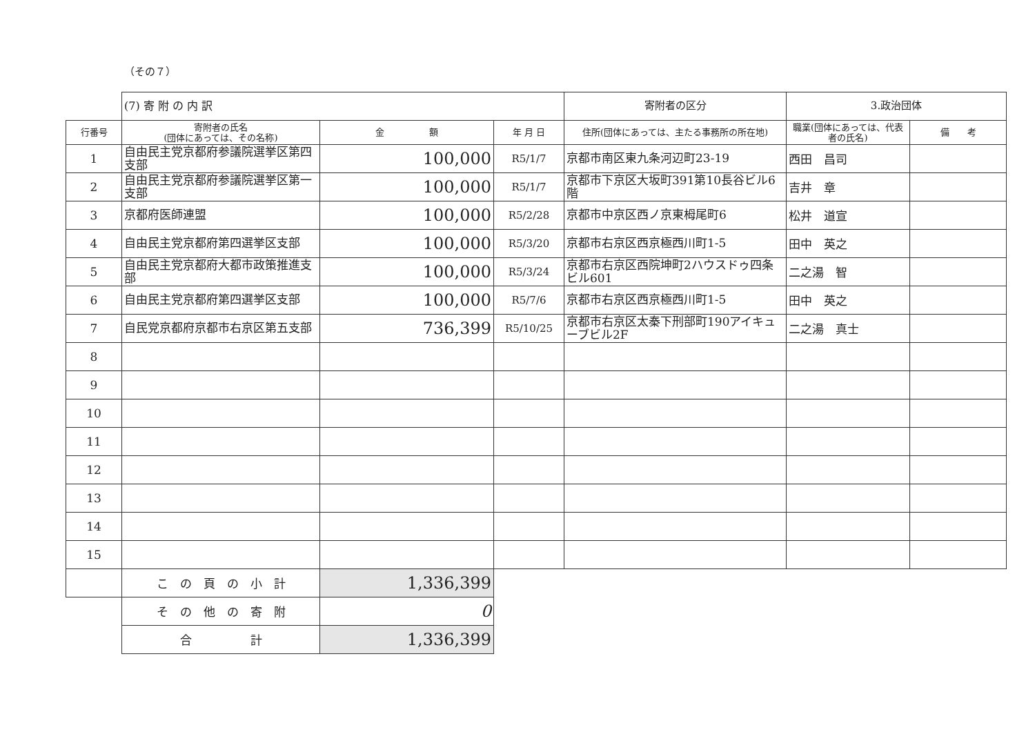（その７）
| | (7) 寄 附 の 内 訳 | | | 寄附者の区分 | 3.政治団体 | |
| 行番号 | 寄附者の氏名 (団体にあっては、その名称) | 金 額 | 年 月 日 | 住所(団体にあっては、主たる事務所の所在地) | 職業(団体にあっては、代表者の氏名) | 備 考 |
| 1 | 自由民主党京都府参議院選挙区第四支部 | 100,000 | R5/1/7 | 京都市南区東九条河辺町23-19 | 西田 昌司 | |
| 2 | 自由民主党京都府参議院選挙区第一支部 | 100,000 | R5/1/7 | 京都市下京区大坂町391第10長谷ビル6階 | 吉井 章 | |
| 3 | 京都府医師連盟 | 100,000 | R5/2/28 | 京都市中京区西ノ京東栂尾町6 | 松井 道宣 | |
| 4 | 自由民主党京都府第四選挙区支部 | 100,000 | R5/3/20 | 京都市右京区西京極西川町1-5 | 田中 英之 | |
| 5 | 自由民主党京都府大都市政策推進支部 | 100,000 | R5/3/24 | 京都市右京区西院坤町2ハウスドゥ四条ビル601 | 二之湯 智 | |
| 6 | 自由民主党京都府第四選挙区支部 | 100,000 | R5/7/6 | 京都市右京区西京極西川町1-5 | 田中 英之 | |
| 7 | 自民党京都府京都市右京区第五支部 | 736,399 | R5/10/25 | 京都市右京区太秦下刑部町190アイキューブビル2F | 二之湯 真士 | |
| 8 | | | | | | |
| 9 | | | | | | |
| 10 | | | | | | |
| 11 | | | | | | |
| 12 | | | | | | |
| 13 | | | | | | |
| 14 | | | | | | |
| 15 | | | | | | |
| | こ の 頁 の 小 計 | 1,336,399 | | | | |
| | そ の 他 の 寄 附 | 0 | | | | |
| | 合 計 | 1,336,399 | | | | |